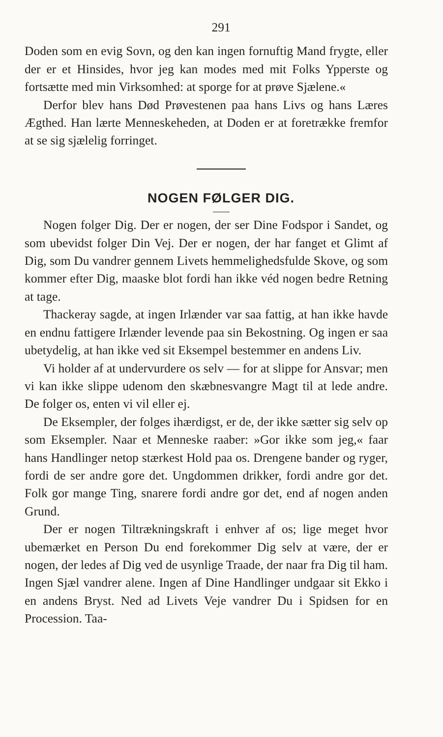291
Doden som en evig Sovn, og den kan ingen fornuftig Mand frygte, eller der er et Hinsides, hvor jeg kan modes med mit Folks Ypperste og fortsætte med min Virksomhed: at sporge for at prøve Sjælene.«
Derfor blev hans Død Prøvestenen paa hans Livs og hans Læres Ægthed. Han lærte Menneskeheden, at Doden er at foretrække fremfor at se sig sjælelig forringet.
NOGEN FØLGER DIG.
Nogen folger Dig. Der er nogen, der ser Dine Fodspor i Sandet, og som ubevidst folger Din Vej. Der er nogen, der har fanget et Glimt af Dig, som Du vandrer gennem Livets hemmelighedsfulde Skove, og som kommer efter Dig, maaske blot fordi han ikke véd nogen bedre Retning at tage.
Thackeray sagde, at ingen Irlænder var saa fattig, at han ikke havde en endnu fattigere Irlænder levende paa sin Bekostning. Og ingen er saa ubetydelig, at han ikke ved sit Eksempel bestemmer en andens Liv.
Vi holder af at undervurdere os selv — for at slippe for Ansvar; men vi kan ikke slippe udenom den skæbnesvangre Magt til at lede andre. De folger os, enten vi vil eller ej.
De Eksempler, der folges ihærdigst, er de, der ikke sætter sig selv op som Eksempler. Naar et Menneske raaber: »Gor ikke som jeg,« faar hans Handlinger netop stærkest Hold paa os. Drengene bander og ryger, fordi de ser andre gore det. Ungdommen drikker, fordi andre gor det. Folk gor mange Ting, snarere fordi andre gor det, end af nogen anden Grund.
Der er nogen Tiltrækningskraft i enhver af os; lige meget hvor ubemærket en Person Du end forekommer Dig selv at være, der er nogen, der ledes af Dig ved de usynlige Traade, der naar fra Dig til ham. Ingen Sjæl vandrer alene. Ingen af Dine Handlinger undgaar sit Ekko i en andens Bryst. Ned ad Livets Veje vandrer Du i Spidsen for en Procession. Taa-